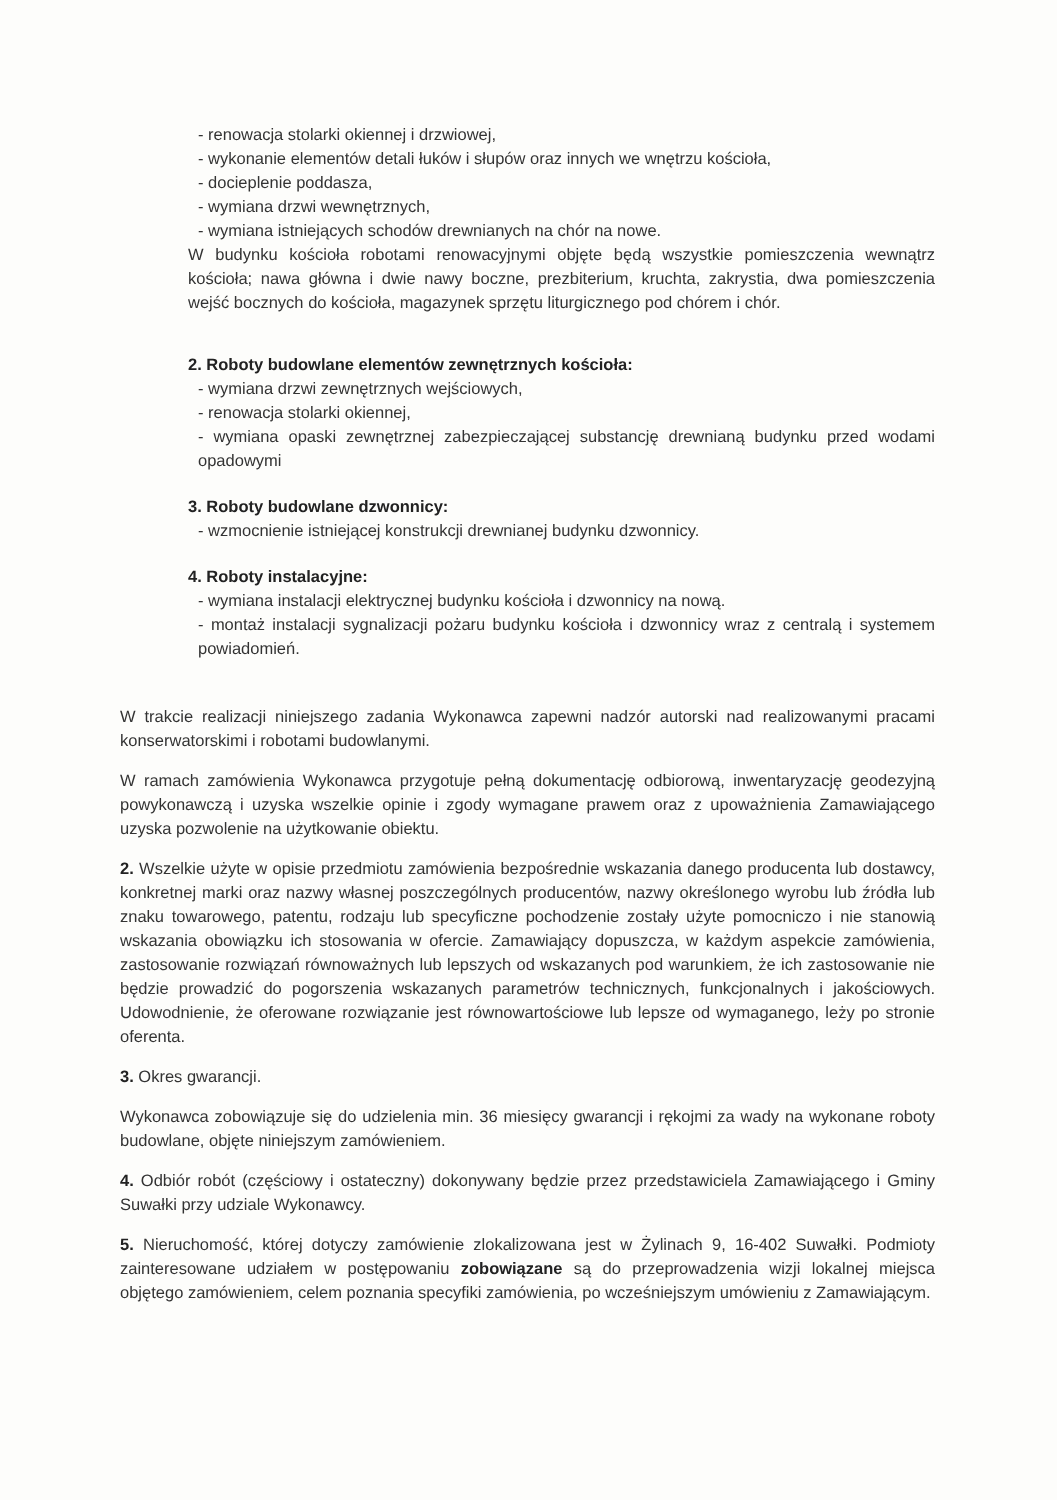- renowacja stolarki okiennej i drzwiowej,
- wykonanie elementów detali łuków i słupów oraz innych we wnętrzu kościoła,
- docieplenie poddasza,
- wymiana drzwi wewnętrznych,
- wymiana istniejących schodów drewnianych na chór na nowe.
W budynku kościoła robotami renowacyjnymi objęte będą wszystkie pomieszczenia wewnątrz kościoła; nawa główna i dwie nawy boczne, prezbiterium, kruchta, zakrystia, dwa pomieszczenia wejść bocznych do kościoła, magazynek sprzętu liturgicznego pod chórem i chór.
2. Roboty budowlane elementów zewnętrznych kościoła:
- wymiana drzwi zewnętrznych wejściowych,
- renowacja stolarki okiennej,
- wymiana opaski zewnętrznej zabezpieczającej substancję drewnianą budynku przed wodami opadowymi
3. Roboty budowlane dzwonnicy:
- wzmocnienie istniejącej konstrukcji drewnianej budynku dzwonnicy.
4. Roboty instalacyjne:
- wymiana instalacji elektrycznej budynku kościoła i dzwonnicy na nową.
- montaż instalacji sygnalizacji pożaru budynku kościoła i dzwonnicy wraz z centralą i systemem powiadomień.
W trakcie realizacji niniejszego zadania Wykonawca zapewni nadzór autorski nad realizowanymi pracami konserwatorskimi i robotami budowlanymi.
W ramach zamówienia Wykonawca przygotuje pełną dokumentację odbiorową, inwentaryzację geodezyjną powykonawczą i uzyska wszelkie opinie i zgody wymagane prawem oraz z upoważnienia Zamawiającego uzyska pozwolenie na użytkowanie obiektu.
2. Wszelkie użyte w opisie przedmiotu zamówienia bezpośrednie wskazania danego producenta lub dostawcy, konkretnej marki oraz nazwy własnej poszczególnych producentów, nazwy określonego wyrobu lub źródła lub znaku towarowego, patentu, rodzaju lub specyficzne pochodzenie zostały użyte pomocniczo i nie stanowią wskazania obowiązku ich stosowania w ofercie. Zamawiający dopuszcza, w każdym aspekcie zamówienia, zastosowanie rozwiązań równoważnych lub lepszych od wskazanych pod warunkiem, że ich zastosowanie nie będzie prowadzić do pogorszenia wskazanych parametrów technicznych, funkcjonalnych i jakościowych. Udowodnienie, że oferowane rozwiązanie jest równowartościowe lub lepsze od wymaganego, leży po stronie oferenta.
3. Okres gwarancji.
Wykonawca zobowiązuje się do udzielenia min. 36 miesięcy gwarancji i rękojmi za wady na wykonane roboty budowlane, objęte niniejszym zamówieniem.
4. Odbiór robót (częściowy i ostateczny) dokonywany będzie przez przedstawiciela Zamawiającego i Gminy Suwałki przy udziale Wykonawcy.
5. Nieruchomość, której dotyczy zamówienie zlokalizowana jest w Żylinach 9, 16-402 Suwałki. Podmioty zainteresowane udziałem w postępowaniu zobowiązane są do przeprowadzenia wizji lokalnej miejsca objętego zamówieniem, celem poznania specyfiki zamówienia, po wcześniejszym umówieniu z Zamawiającym.